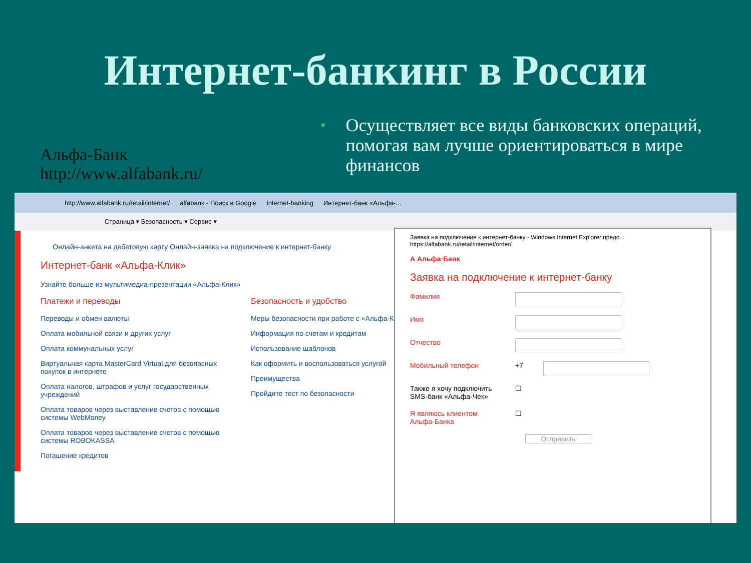Интернет-банкинг в России
Альфа-Банк
http://www.alfabank.ru/
•
Осуществляет все виды банковских операций, помогая вам лучше ориентироваться в мире финансов
http://www.alfabank.ru/retail/internet/ alfabank - Поиск в Google Internet-banking Интернет-банк «Альфа-...
Страница ▾ Безопасность ▾ Сервис ▾
Онлайн-анкета на дебетовую карту Онлайн-заявка на подключение к интернет-банку
Интернет-банк «Альфа-Клик»
Узнайте больше из мультимедиа-презентации «Альфа-Клик»
Платежи и переводы
Переводы и обмен валюты
Оплата мобильной связи и других услуг
Оплата коммунальных услуг
Виртуальная карта MasterCard Virtual для безопасных покупок в интернете
Оплата налогов, штрафов и услуг государственных учреждений
Оплата товаров через выставление счетов с помощью системы WebMoney
Оплата товаров через выставление счетов с помощью системы ROBOKASSA
Погашение кредитов
Безопасность и удобство
Меры безопасности при работе с «Альфа-Клик»
Информация по счетам и кредитам
Использование шаблонов
Как оформить и воспользоваться услугой
Преимущества
Пройдите тест по безопасности
Заявка на подключение к интернет-банку - Windows Internet Explorer предо...
https://alfabank.ru/retail/internet/order/
А Альфа·Банк
Заявка на подключение к интернет-банку
Фамилия
Имя
Отчество
Мобильный телефон +7
Также я хочу подключить SMS-банк «Альфа-Чек» ☐
Я являюсь клиентом Альфа-Банка ☐
Отправить